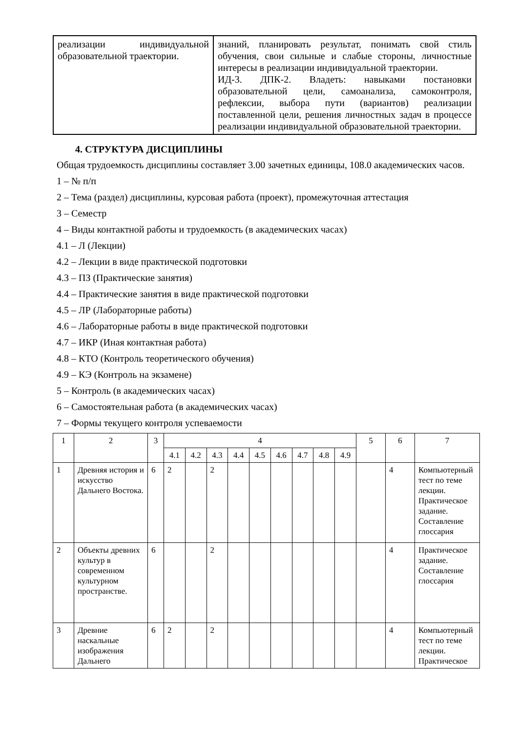| реализации индивидуальной образовательной траектории. | знаний, планировать результат, понимать свой стиль обучения, свои сильные и слабые стороны, личностные интересы в реализации индивидуальной траектории. ИД-3. ДПК-2. Владеть: навыками постановки образовательной цели, самоанализа, самоконтроля, рефлексии, выбора пути (вариантов) реализации поставленной цели, решения личностных задач в процессе реализации индивидуальной образовательной траектории. |
4. СТРУКТУРА ДИСЦИПЛИНЫ
Общая трудоемкость дисциплины составляет 3.00 зачетных единицы, 108.0 академических часов.
1 – № п/п
2 – Тема (раздел) дисциплины, курсовая работа (проект), промежуточная аттестация
3 – Семестр
4 – Виды контактной работы и трудоемкость (в академических часах)
4.1 – Л (Лекции)
4.2 – Лекции в виде практической подготовки
4.3 – ПЗ (Практические занятия)
4.4 – Практические занятия в виде практической подготовки
4.5 – ЛР (Лабораторные работы)
4.6 – Лабораторные работы в виде практической подготовки
4.7 – ИКР (Иная контактная работа)
4.8 – КТО (Контроль теоретического обучения)
4.9 – КЭ (Контроль на экзамене)
5 – Контроль (в академических часах)
6 – Самостоятельная работа (в академических часах)
7 – Формы текущего контроля успеваемости
| 1 | 2 | 3 | 4 | | | | | | | | | 5 | 6 | 7 |
| | | | 4.1 | 4.2 | 4.3 | 4.4 | 4.5 | 4.6 | 4.7 | 4.8 | 4.9 | | | |
| 1 | Древняя история и искусство Дальнего Востока. | 6 | 2 | | 2 | | | | | | | | 4 | Компьютерный тест по теме лекции. Практическое задание. Составление глоссария |
| 2 | Объекты древних культур в современном культурном пространстве. | 6 | | | 2 | | | | | | | | 4 | Практическое задание. Составление глоссария |
| 3 | Древние наскальные изображения Дальнего | 6 | 2 | | 2 | | | | | | | | 4 | Компьютерный тест по теме лекции. Практическое |